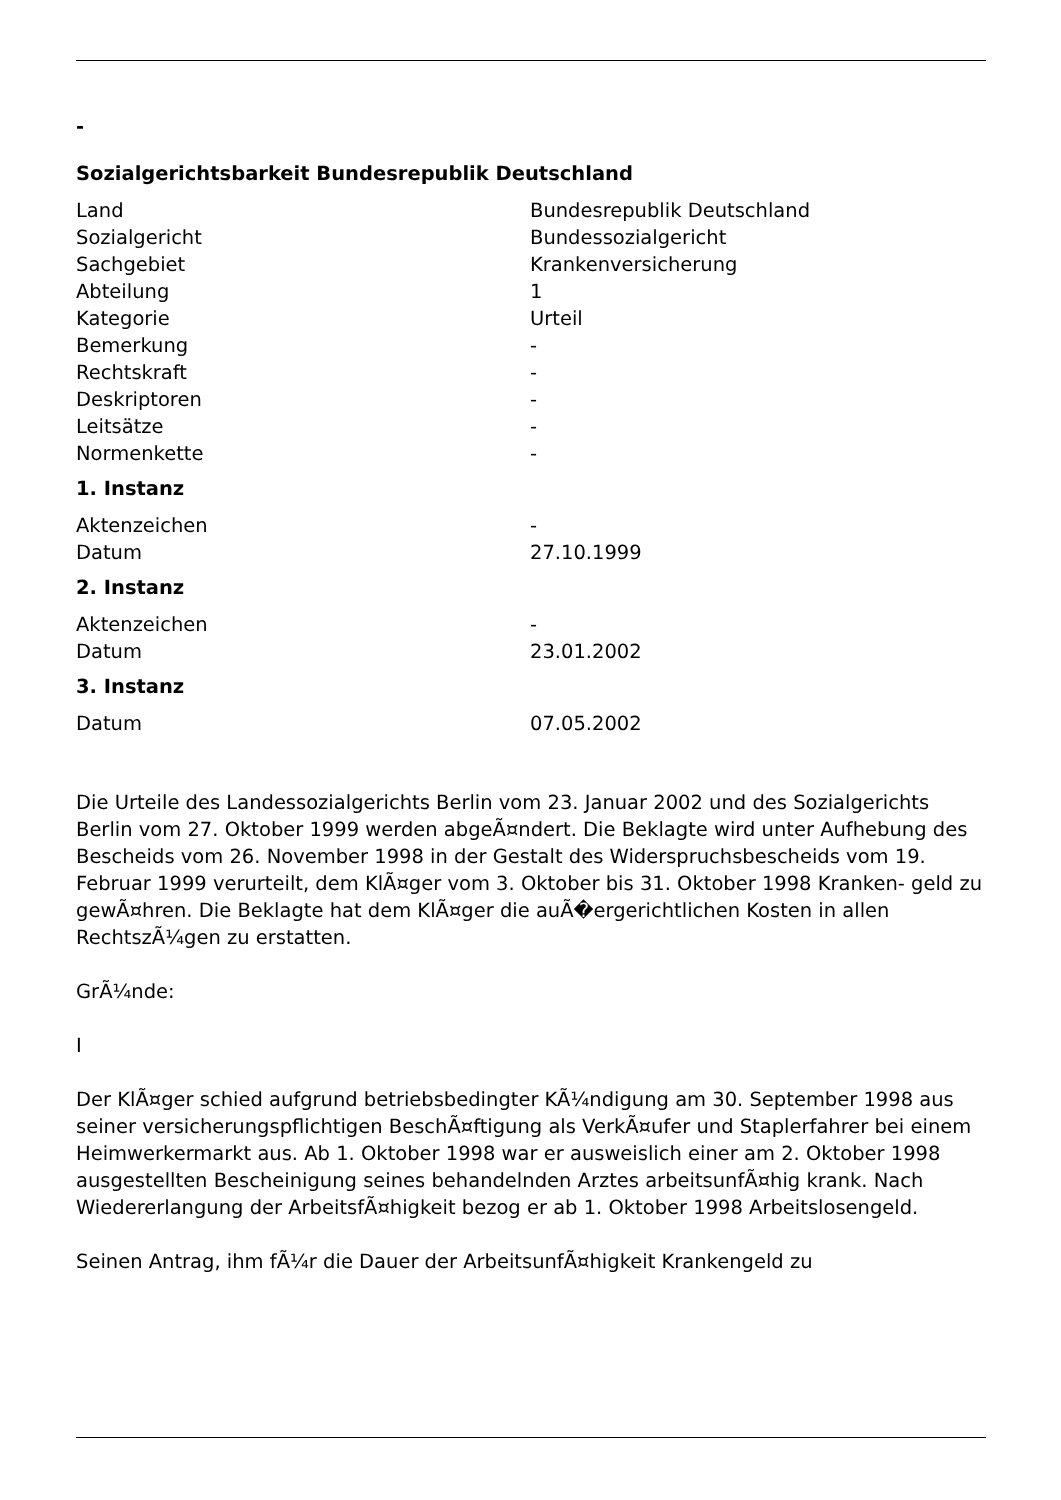-
Sozialgerichtsbarkeit Bundesrepublik Deutschland
| Land | Bundesrepublik Deutschland |
| Sozialgericht | Bundessozialgericht |
| Sachgebiet | Krankenversicherung |
| Abteilung | 1 |
| Kategorie | Urteil |
| Bemerkung | - |
| Rechtskraft | - |
| Deskriptoren | - |
| Leitsätze | - |
| Normenkette | - |
1. Instanz
| Aktenzeichen | - |
| Datum | 27.10.1999 |
2. Instanz
| Aktenzeichen | - |
| Datum | 23.01.2002 |
3. Instanz
| Datum | 07.05.2002 |
Die Urteile des Landessozialgerichts Berlin vom 23. Januar 2002 und des Sozialgerichts Berlin vom 27. Oktober 1999 werden abgeÃ¤ndert. Die Beklagte wird unter Aufhebung des Bescheids vom 26. November 1998 in der Gestalt des Widerspruchsbescheids vom 19. Februar 1999 verurteilt, dem KlÃ¤ger vom 3. Oktober bis 31. Oktober 1998 Kranken- geld zu gewÃ¤hren. Die Beklagte hat dem KlÃ¤ger die auÃ�ergerichtlichen Kosten in allen RechtszÃ¼gen zu erstatten.
GrÃ¼nde:
I
Der KlÃ¤ger schied aufgrund betriebsbedingter KÃ¼ndigung am 30. September 1998 aus seiner versicherungspflichtigen BeschÃ¤ftigung als VerkÃ¤ufer und Staplerfahrer bei einem Heimwerkermarkt aus. Ab 1. Oktober 1998 war er ausweislich einer am 2. Oktober 1998 ausgestellten Bescheinigung seines behandelnden Arztes arbeitsunfÃ¤hig krank. Nach Wiedererlangung der ArbeitsfÃ¤higkeit bezog er ab 1. Oktober 1998 Arbeitslosengeld.
Seinen Antrag, ihm fÃ¼r die Dauer der ArbeitsunfÃ¤higkeit Krankengeld zu